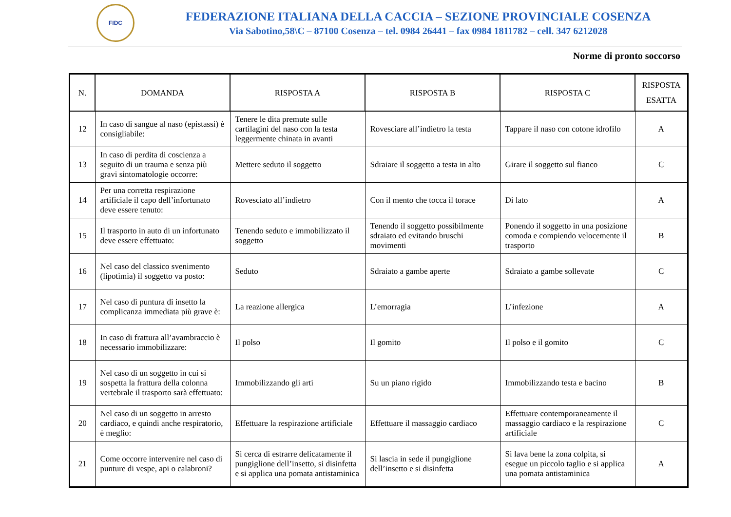FIDC
FEDERAZIONE ITALIANA DELLA CACCIA – SEZIONE PROVINCIALE COSENZA
Via Sabotino,58\C – 87100 Cosenza – tel. 0984 26441 – fax 0984 1811782 – cell. 347 6212028
Norme di pronto soccorso
| N. | DOMANDA | RISPOSTA A | RISPOSTA B | RISPOSTA C | RISPOSTA ESATTA |
| --- | --- | --- | --- | --- | --- |
| 12 | In caso di sangue al naso (epistassi) è consigliabile: | Tenere le dita premute sulle cartilagini del naso con la testa leggermente chinata in avanti | Rovesciare all’indietro la testa | Tappare il naso con cotone idrofilo | A |
| 13 | In caso di perdita di coscienza a seguito di un trauma e senza più gravi sintomatologie occorre: | Mettere seduto il soggetto | Sdraiare il soggetto a testa in alto | Girare il soggetto sul fianco | C |
| 14 | Per una corretta respirazione artificiale il capo dell’infortunato deve essere tenuto: | Rovesciato all’indietro | Con il mento che tocca il torace | Di lato | A |
| 15 | Il trasporto in auto di un infortunato deve essere effettuato: | Tenendo seduto e immobilizzato il soggetto | Tenendo il soggetto possibilmente sdraiato ed evitando bruschi movimenti | Ponendo il soggetto in una posizione comoda e compiendo velocemente il trasporto | B |
| 16 | Nel caso del classico svenimento (lipotimia) il soggetto va posto: | Seduto | Sdraiato a gambe aperte | Sdraiato a gambe sollevate | C |
| 17 | Nel caso di puntura di insetto la complicanza immediata più grave è: | La reazione allergica | L’emorragia | L’infezione | A |
| 18 | In caso di frattura all’avambraccio è necessario immobilizzare: | Il polso | Il gomito | Il polso e il gomito | C |
| 19 | Nel caso di un soggetto in cui si sospetta la frattura della colonna vertebrale il trasporto sarà effettuato: | Immobilizzando gli arti | Su un piano rigido | Immobilizzando testa e bacino | B |
| 20 | Nel caso di un soggetto in arresto cardiaco, e quindi anche respiratorio, è meglio: | Effettuare la respirazione artificiale | Effettuare il massaggio cardiaco | Effettuare contemporaneamente il massaggio cardiaco e la respirazione artificiale | C |
| 21 | Come occorre intervenire nel caso di punture di vespe, api o calabroni? | Si cerca di estrarre delicatamente il pungiglione dell’insetto, si disinfetta e si applica una pomata antistaminica | Si lascia in sede il pungiglione dell’insetto e si disinfetta | Si lava bene la zona colpita, si esegue un piccolo taglio e si applica una pomata antistaminica | A |